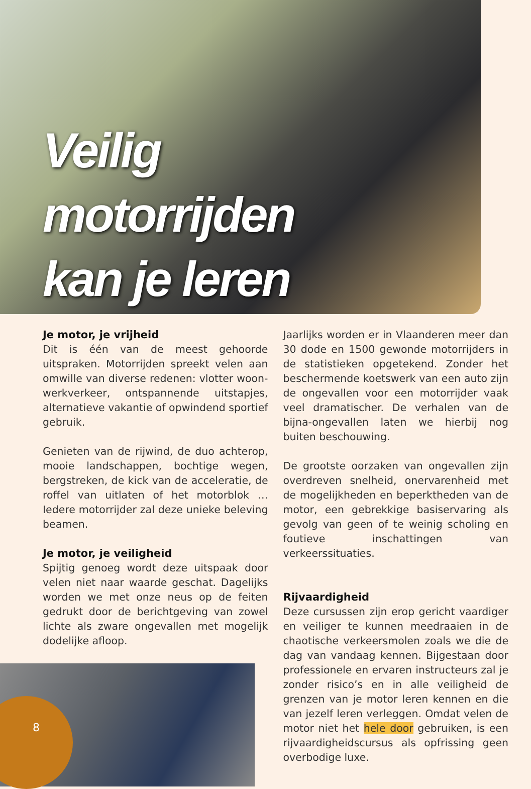Veilig
motorrijden
kan je leren
Je motor, je vrijheid
Dit is één van de meest gehoorde uitspraken. Motorrijden spreekt velen aan omwille van diverse redenen: vlotter woon-werkverkeer, ontspannende uitstapjes, alternatieve vakantie of opwindend sportief gebruik.
Genieten van de rijwind, de duo achterop, mooie landschappen, bochtige wegen, bergstreken, de kick van de acceleratie, de roffel van uitlaten of het motorblok … Iedere motorrijder zal deze unieke beleving beamen.
Je motor, je veiligheid
Spijtig genoeg wordt deze uitspaak door velen niet naar waarde geschat. Dagelijks worden we met onze neus op de feiten gedrukt door de berichtgeving van zowel lichte als zware ongevallen met mogelijk dodelijke afloop.
Jaarlijks worden er in Vlaanderen meer dan 30 dode en 1500 gewonde motorrijders in de statistieken opgetekend. Zonder het beschermende koetswerk van een auto zijn de ongevallen voor een motorrijder vaak veel dramatischer. De verhalen van de bijna-ongevallen laten we hierbij nog buiten beschouwing.
De grootste oorzaken van ongevallen zijn overdreven snelheid, onervarenheid met de mogelijkheden en beperktheden van de motor, een gebrekkige basiservaring als gevolg van geen of te weinig scholing en foutieve inschattingen van verkeerssituaties.
Rijvaardigheid
Deze cursussen zijn erop gericht vaardiger en veiliger te kunnen meedraaien in de chaotische verkeersmolen zoals we die de dag van vandaag kennen. Bijgestaan door professionele en ervaren instructeurs zal je zonder risico’s en in alle veiligheid de grenzen van je motor leren kennen en die van jezelf leren verleggen. Omdat velen de motor niet het hele door gebruiken, is een rijvaardigheidscursus als opfrissing geen overbodige luxe.
8